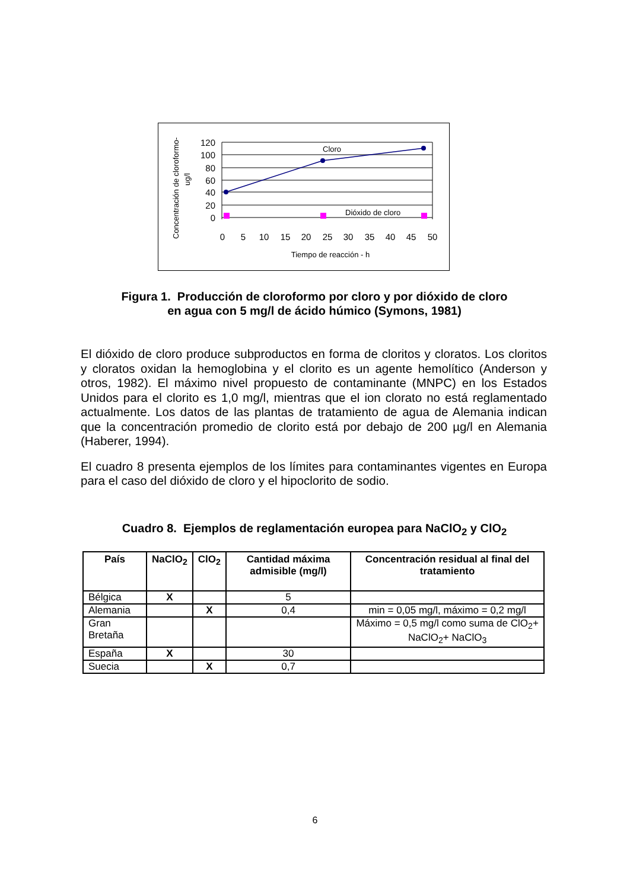Concentración de cloroformo-
ug/l
120
100
80
60
40
20
0
0
5
10
15
20
25
30
35
40
45
50
Tiempo de reacción - h
Cloro
Dióxido de cloro
Figura 1. Producción de cloroformo por cloro y por dióxido de cloro
en agua con 5 mg/l de ácido húmico (Symons, 1981)
El dióxido de cloro produce subproductos en forma de cloritos y cloratos. Los cloritos y cloratos oxidan la hemoglobina y el clorito es un agente hemolítico (Anderson y otros, 1982). El máximo nivel propuesto de contaminante (MNPC) en los Estados Unidos para el clorito es 1,0 mg/l, mientras que el ion clorato no está reglamentado actualmente. Los datos de las plantas de tratamiento de agua de Alemania indican que la concentración promedio de clorito está por debajo de 200 µg/l en Alemania (Haberer, 1994).
El cuadro 8 presenta ejemplos de los límites para contaminantes vigentes en Europa para el caso del dióxido de cloro y el hipoclorito de sodio.
Cuadro 8. Ejemplos de reglamentación europea para NaClO<sub>2</sub> y ClO<sub>2</sub>
| País | NaClO<sub>2</sub> | ClO<sub>2</sub> | Cantidad máxima admisible (mg/l) | Concentración residual al final del tratamiento |
| --- | --- | --- | --- | --- |
| Bélgica | X | | 5 | |
| Alemania | | X | 0,4 | min = 0,05 mg/l, máximo = 0,2 mg/l |
| Gran Bretaña | | | | Máximo = 0,5 mg/l como suma de ClO<sub>2</sub>+ NaClO<sub>2</sub>+ NaClO<sub>3</sub> |
| España | X | | 30 | |
| Suecia | | X | 0,7 | |
6